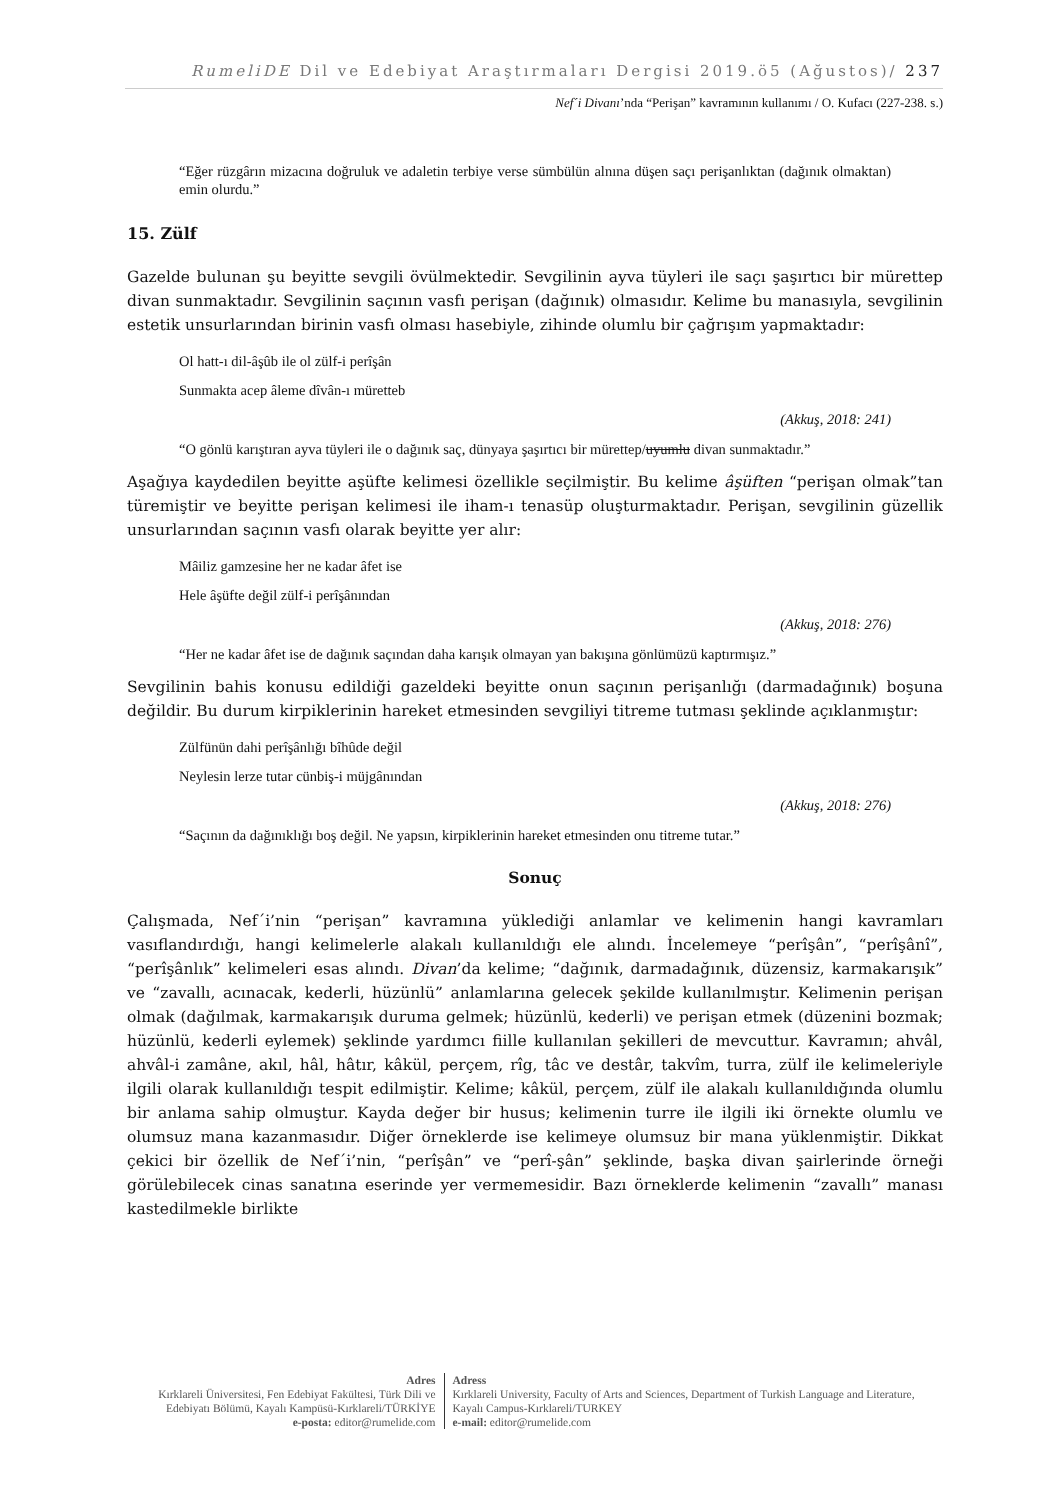RumeliDE Dil ve Edebiyat Araştırmaları Dergisi 2019.ö5 (Ağustos)/ 237
Nef´i Divanı’nda “Perişan” kavramının kullanımı / O. Kufacı (227-238. s.)
“Eğer rüzgârın mizacına doğruluk ve adaletin terbiye verse sümbülün alnına düşen saçı perişanlıktan (dağınık olmaktan) emin olurdu.”
15. Zülf
Gazelde bulunan şu beyitte sevgili övülmektedir. Sevgilinin ayva tüyleri ile saçı şaşırtıcı bir mürettep divan sunmaktadır. Sevgilinin saçının vasfı perişan (dağınık) olmasıdır. Kelime bu manasıyla, sevgilinin estetik unsurlarından birinin vasfı olması hasebiyle, zihinde olumlu bir çağrışım yapmaktadır:
Ol hatt-ı dil-âşûb ile ol zülf-i perîşân
Sunmakta acep âleme dîvân-ı müretteb
(Akkuş, 2018: 241)
“O gönlü karıştıran ayva tüyleri ile o dağınık saç, dünyaya şaşırtıcı bir mürettep/uyumlu divan sunmaktadır.”
Aşağıya kaydedilen beyitte aşüfte kelimesi özellikle seçilmiştir. Bu kelime âşüften “perişan olmak”tan türemiştir ve beyitte perişan kelimesi ile iham-ı tenasüp oluşturmaktadır. Perişan, sevgilinin güzellik unsurlarından saçının vasfı olarak beyitte yer alır:
Mâiliz gamzesine her ne kadar âfet ise
Hele âşüfte değil zülf-i perîşânından
(Akkuş, 2018: 276)
“Her ne kadar âfet ise de dağınık saçından daha karışık olmayan yan bakışına gönlümüzü kaptırmışız.”
Sevgilinin bahis konusu edildiği gazeldeki beyitte onun saçının perişanlığı (darmadağınık) boşuna değildir. Bu durum kirpiklerinin hareket etmesinden sevgiliyi titreme tutması şeklinde açıklanmıştır:
Zülfünün dahi perîşânlığı bîhûde değil
Neylesin lerze tutar cünbiş-i müjgânından
(Akkuş, 2018: 276)
“Saçının da dağınıklığı boş değil. Ne yapsın, kirpiklerinin hareket etmesinden onu titreme tutar.”
Sonuç
Çalışmada, Nef´i’nin “perişan” kavramına yüklediği anlamlar ve kelimenin hangi kavramları vasıflandırdığı, hangi kelimelerle alakalı kullanıldığı ele alındı. İncelemeye “perîşân”, “perîşânî”, “perîşânlık” kelimeleri esas alındı. Divan’da kelime; “dağınık, darmadağınık, düzensiz, karmakarışık” ve “zavallı, acınacak, kederli, hüzünlü” anlamlarına gelecek şekilde kullanılmıştır. Kelimenin perişan olmak (dağılmak, karmakarışık duruma gelmek; hüzünlü, kederli) ve perişan etmek (düzenini bozmak; hüzünlü, kederli eylemek) şeklinde yardımcı fiille kullanılan şekilleri de mevcuttur. Kavramın; ahvâl, ahvâl-i zamâne, akıl, hâl, hâtır, kâkül, perçem, rîg, tâc ve destâr, takvîm, turra, zülf ile kelimeleriyle ilgili olarak kullanıldığı tespit edilmiştir. Kelime; kâkül, perçem, zülf ile alakalı kullanıldığında olumlu bir anlama sahip olmuştur. Kayda değer bir husus; kelimenin turre ile ilgili iki örnekte olumlu ve olumsuz mana kazanmasıdır. Diğer örneklerde ise kelimeye olumsuz bir mana yüklenmiştir. Dikkat çekici bir özellik de Nef´i’nin, “perîşân” ve “perî-şân” şeklinde, başka divan şairlerinde örneği görülebilecek cinas sanatına eserinde yer vermemesidir. Bazı örneklerde kelimenin “zavallı” manası kastedilmekle birlikte
Adres
Kırklareli Üniversitesi, Fen Edebiyat Fakültesi, Türk Dili ve Edebiyatı Bölümü, Kayalı Kampüsü-Kırklareli/TÜRKİYE
e-posta: editor@rumelide.com
Adress
Kırklareli University, Faculty of Arts and Sciences, Department of Turkish Language and Literature, Kayalı Campus-Kırklareli/TURKEY
e-mail: editor@rumelide.com